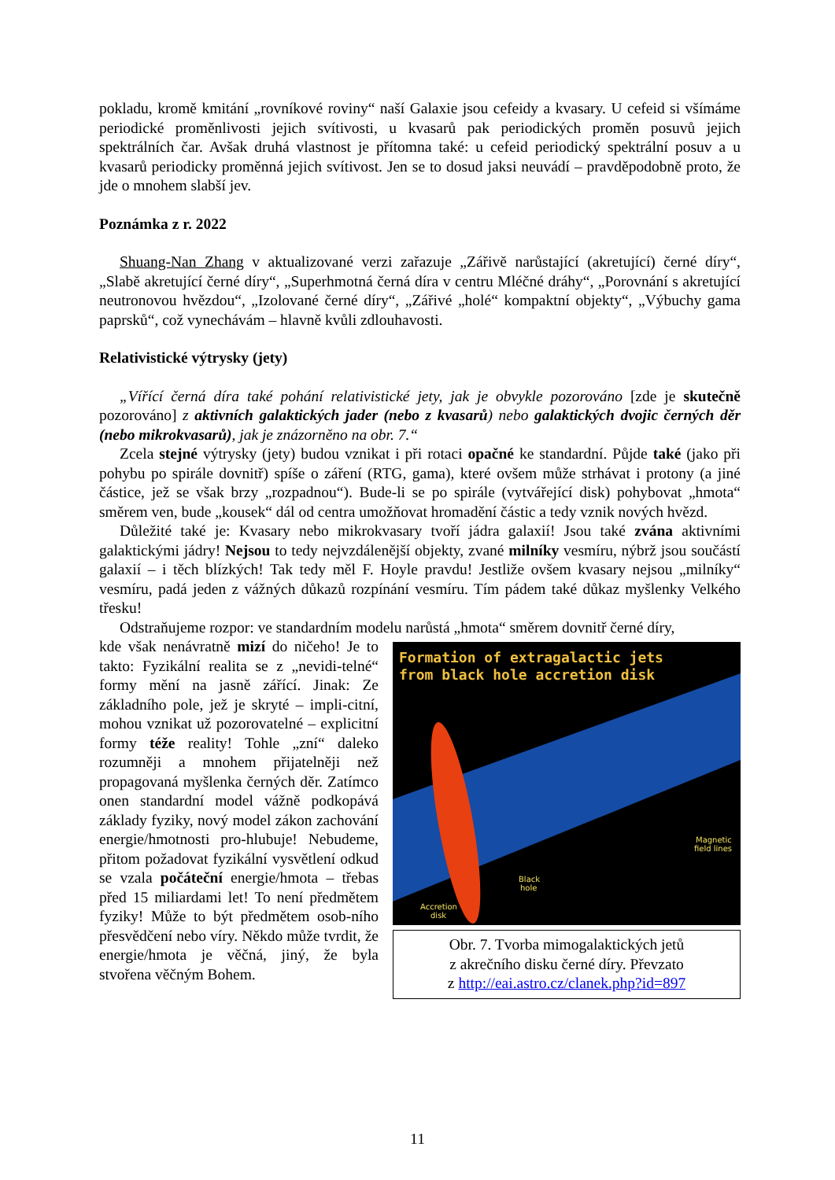pokladu, kromě kmitání „rovníkové roviny“ naší Galaxie jsou cefeidy a kvasary. U cefeid si všímáme periodické proměnlivosti jejich svítivosti, u kvasarů pak periodických proměn posuvů jejich spektrálních čar. Avšak druhá vlastnost je přítomna také: u cefeid periodický spektrální posuv a u kvasarů periodicky proměnná jejich svítivost. Jen se to dosud jaksi neuvádí – pravděpodobně proto, že jde o mnohem slabší jev.
Poznámka z r. 2022
Shuang-Nan Zhang v aktualizované verzi zařazuje „Zářivě narůstající (akretující) černé díry“, „Slabě akretující černé díry“, „Superhmotná černá díra v centru Mléčné dráhy“, „Porovnání s akretující neutronovou hvězdou“, „Izolované černé díry“, „Zářivé „holé“ kompaktní objekty“, „Výbuchy gama paprsků“, což vynechávám – hlavně kvůli zdlouhavosti.
Relativistické výtrysky (jety)
„Vířící černá díra také pohání relativistické jety, jak je obvykle pozorováno [zde je skutečně pozorováno] z aktivních galaktických jader (nebo z kvasarů) nebo galaktických dvojic černých děr (nebo mikrokvasarů), jak je znázorněno na obr. 7.“
Zcela stejné výtrysky (jety) budou vznikat i při rotaci opačné ke standardní. Půjde také (jako při pohybu po spirále dovnitř) spíše o záření (RTG, gama), které ovšem může strhávat i protony (a jiné částice, jež se však brzy „rozpadnou“). Bude-li se po spirále (vytvářející disk) pohybovat „hmota“ směrem ven, bude „kousek“ dál od centra umožňovat hromadění částic a tedy vznik nových hvězd.
Důležité také je: Kvasary nebo mikrokvasary tvoří jádra galaxií! Jsou také zvána aktivními galaktickými jádry! Nejsou to tedy nejvzdálenější objekty, zvané milníky vesmíru, nýbrž jsou součástí galaxií – i těch blízkých! Tak tedy měl F. Hoyle pravdu! Jestliže ovšem kvasary nejsou „milníky“ vesmíru, padá jeden z vážných důkazů rozpínání vesmíru. Tím pádem také důkaz myšlenky Velkého třesku!
Odstraňujeme rozpor: ve standardním modelu narůstá „hmota“ směrem dovnitř černé díry,
Formation of extragalactic jets
from black hole accretion disk
Magnetic
field lines
Black
hole
Accretion
disk
Obr. 7. Tvorba mimogalaktických jetů
z akrečního disku černé díry. Převzato
z http://eai.astro.cz/clanek.php?id=897
kde však nenávratně mizí do ničeho! Je to takto: Fyzikální realita se z „nevidi-telné“ formy mění na jasně zářící. Jinak: Ze základního pole, jež je skryté – impli-citní, mohou vznikat už pozorovatelné – explicitní formy téže reality! Tohle „zní“ daleko rozumněji a mnohem přijatelněji než propagovaná myšlenka černých děr. Zatímco onen standardní model vážně podkopává základy fyziky, nový model zákon zachování energie/hmotnosti pro-hlubuje! Nebudeme, přitom požadovat fyzikální vysvětlení odkud se vzala počáteční energie/hmota – třebas před 15 miliardami let! To není předmětem fyziky! Může to být předmětem osob-ního přesvědčení nebo víry. Někdo může tvrdit, že energie/hmota je věčná, jiný, že byla stvořena věčným Bohem.
11